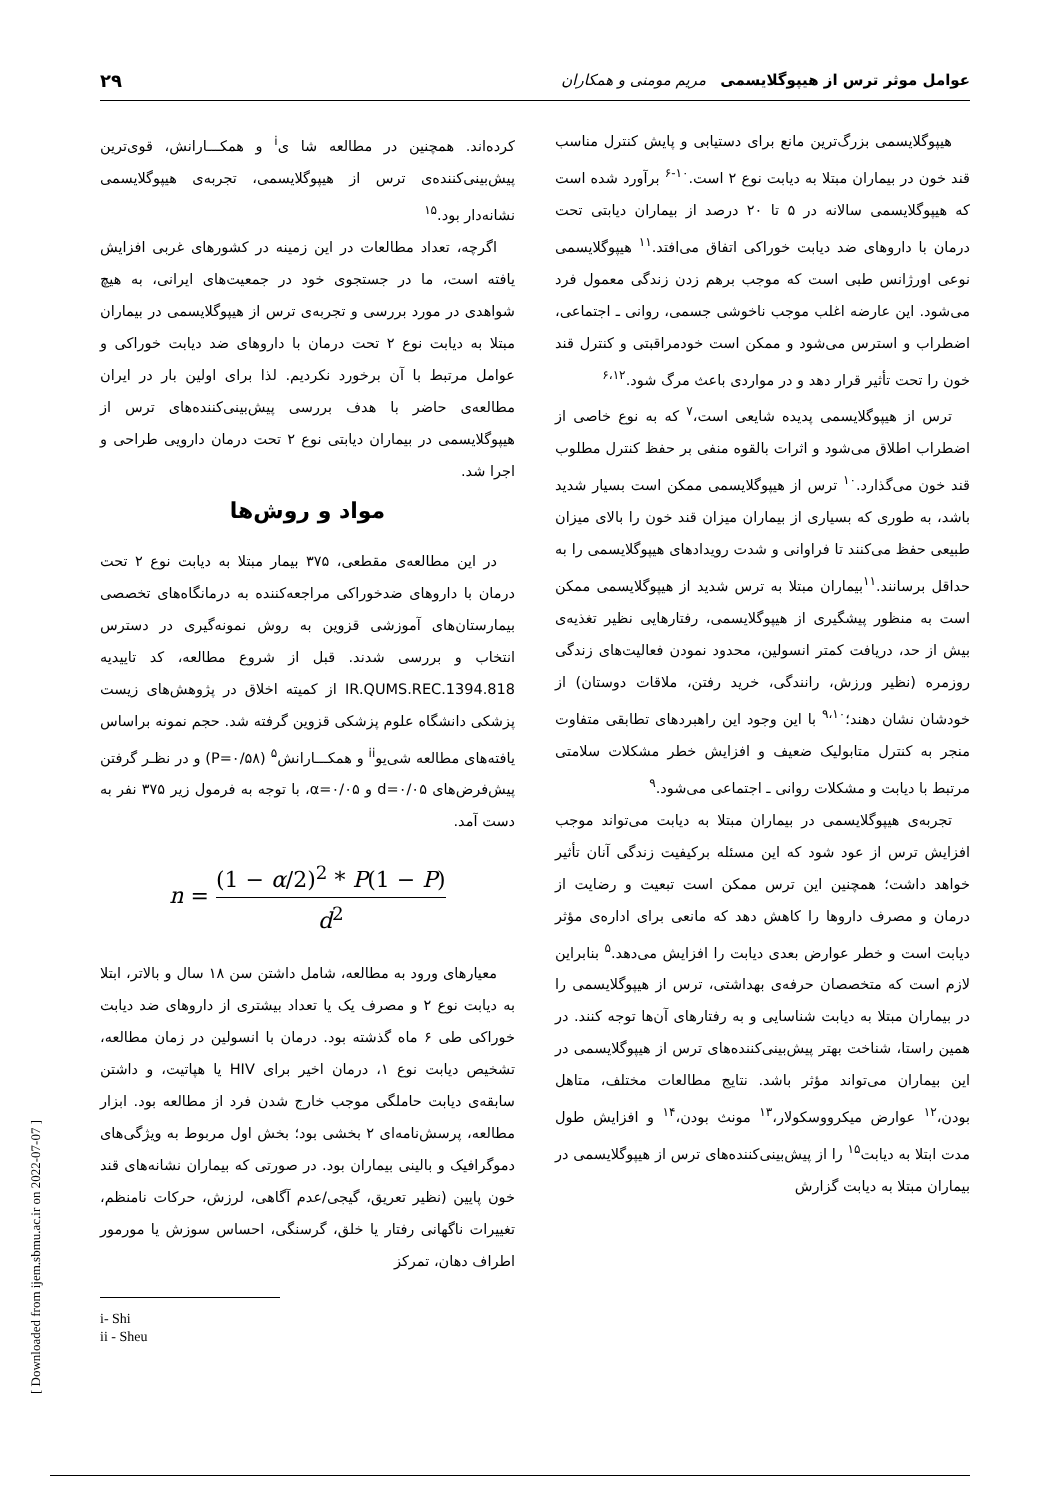عوامل موثر ترس از هیپوگلایسمی مریم مومنی و همکاران ۲۹
هیپوگلایسمی بزرگ‌ترین مانع برای دستیابی و پایش کنترل مناسب قند خون در بیماران مبتلا به دیابت نوع ۲ است.<sup>۱۰-۶</sup> برآورد شده است که هیپوگلایسمی سالانه در ۵ تا ۲۰ درصد از بیماران دیابتی تحت درمان با داروهای ضد دیابت خوراکی اتفاق می‌افتد.<sup>۱۱</sup> هیپوگلایسمی نوعی اورژانس طبی است که موجب برهم زدن زندگی معمول فرد می‌شود. این عارضه اغلب موجب ناخوشی جسمی، روانی ـ اجتماعی، اضطراب و استرس می‌شود و ممکن است خودمراقبتی و کنترل قند خون را تحت تأثیر قرار دهد و در مواردی باعث مرگ شود.<sup>۶،۱۲</sup>
ترس از هیپوگلایسمی پدیده شایعی است،<sup>۷</sup> که به نوع خاصی از اضطراب اطلاق می‌شود و اثرات بالقوه منفی بر حفظ کنترل مطلوب قند خون می‌گذارد.<sup>۱۰</sup> ترس از هیپوگلایسمی ممکن است بسیار شدید باشد، به طوری که بسیاری از بیماران میزان قند خون را بالای میزان طبیعی حفظ می‌کنند تا فراوانی و شدت رویدادهای هیپوگلایسمی را به حداقل برسانند.<sup>۱۱</sup>بیماران مبتلا به ترس شدید از هیپوگلایسمی ممکن است به منظور پیشگیری از هیپوگلایسمی، رفتارهایی نظیر تغذیه‌ی بیش از حد، دریافت کمتر انسولین، محدود نمودن فعالیت‌های زندگی روزمره (نظیر ورزش، رانندگی، خرید رفتن، ملاقات دوستان) از خودشان نشان دهند؛<sup>۹،۱۰</sup> با این وجود این راهبردهای تطابقی متفاوت منجر به کنترل متابولیک ضعیف و افزایش خطر مشکلات سلامتی مرتبط با دیابت و مشکلات روانی ـ اجتماعی می‌شود.<sup>۹</sup>
تجربه‌ی هیپوگلایسمی در بیماران مبتلا به دیابت می‌تواند موجب افزایش ترس از عود شود که این مسئله برکیفیت زندگی آنان تأثیر خواهد داشت؛ همچنین این ترس ممکن است تبعیت و رضایت از درمان و مصرف داروها را کاهش دهد که مانعی برای اداره‌ی مؤثر دیابت است و خطر عوارض بعدی دیابت را افزایش می‌دهد.<sup>۵</sup> بنابراین لازم است که متخصصان حرفه‌ی بهداشتی، ترس از هیپوگلایسمی را در بیماران مبتلا به دیابت شناسایی و به رفتارهای آن‌ها توجه کنند. در همین راستا، شناخت بهتر پیش‌بینی‌کننده‌های ترس از هیپوگلایسمی در این بیماران می‌تواند مؤثر باشد. نتایج مطالعات مختلف، متاهل بودن،<sup>۱۲</sup> عوارض میکرووسکولار،<sup>۱۳</sup> مونث بودن،<sup>۱۴</sup> و افزایش طول مدت ابتلا به دیابت<sup>۱۵</sup> را از پیش‌بینی‌کننده‌های ترس از هیپوگلایسمی در بیماران مبتلا به دیابت گزارش
کرده‌اند. همچنین در مطالعه شا ی<sup>i</sup> و همکـــارانش، قوی‌ترین پیش‌بینی‌کننده‌ی ترس از هیپوگلایسمی، تجربه‌ی هیپوگلایسمی نشانه‌دار بود.<sup>۱۵</sup>
اگرچه، تعداد مطالعات در این زمینه در کشورهای غربی افزایش یافته است، ما در جستجوی خود در جمعیت‌های ایرانی، به هیچ شواهدی در مورد بررسی و تجربه‌ی ترس از هیپوگلایسمی در بیماران مبتلا به دیابت نوع ۲ تحت درمان با داروهای ضد دیابت خوراکی و عوامل مرتبط با آن برخورد نکردیم. لذا برای اولین بار در ایران مطالعه‌ی حاضر با هدف بررسی پیش‌بینی‌کننده‌های ترس از هیپوگلایسمی در بیماران دیابتی نوع ۲ تحت درمان دارویی طراحی و اجرا شد.
مواد و روش‌ها
در این مطالعه‌ی مقطعی، ۳۷۵ بیمار مبتلا به دیابت نوع ۲ تحت درمان با داروهای ضدخوراکی مراجعه‌کننده به درمانگاه‌های تخصصی بیمارستان‌های آموزشی قزوین به روش نمونه‌گیری در دسترس انتخاب و بررسی شدند. قبل از شروع مطالعه، کد تاییدیه IR.QUMS.REC.1394.818 از کمیته اخلاق در پژوهش‌های زیست پزشکی دانشگاه علوم پزشکی قزوین گرفته شد. حجم نمونه براساس یافته‌های مطالعه شی‌یو<sup>ii</sup> و همکـــارانش<sup>۵</sup> (P=۰/۵۸) و در نظـر گرفتن پیش‌فرض‌های d=۰/۰۵ و α=۰/۰۵، با توجه به فرمول زیر ۳۷۵ نفر به دست آمد.
n = (1 − α/2)<sup>2</sup> * P(1 − P) d<sup>2</sup>
معیارهای ورود به مطالعه، شامل داشتن سن ۱۸ سال و بالاتر، ابتلا به دیابت نوع ۲ و مصرف یک یا تعداد بیشتری از داروهای ضد دیابت خوراکی طی ۶ ماه گذشته بود. درمان با انسولین در زمان مطالعه، تشخیص دیابت نوع ۱، درمان اخیر برای HIV یا هپاتیت، و داشتن سابقه‌ی دیابت حاملگی موجب خارج شدن فرد از مطالعه بود. ابزار مطالعه، پرسش‌نامه‌ای ۲ بخشی بود؛ بخش اول مربوط به ویژگی‌های دموگرافیک و بالینی بیماران بود. در صورتی که بیماران نشانه‌های قند خون پایین (نظیر تعریق، گیجی/عدم آگاهی، لرزش، حرکات نامنظم، تغییرات ناگهانی رفتار یا خلق، گرسنگی، احساس سوزش یا مورمور اطراف دهان، تمرکز
i- Shi
ii - Sheu
[ Downloaded from ijem.sbmu.ac.ir on 2022-07-07 ]